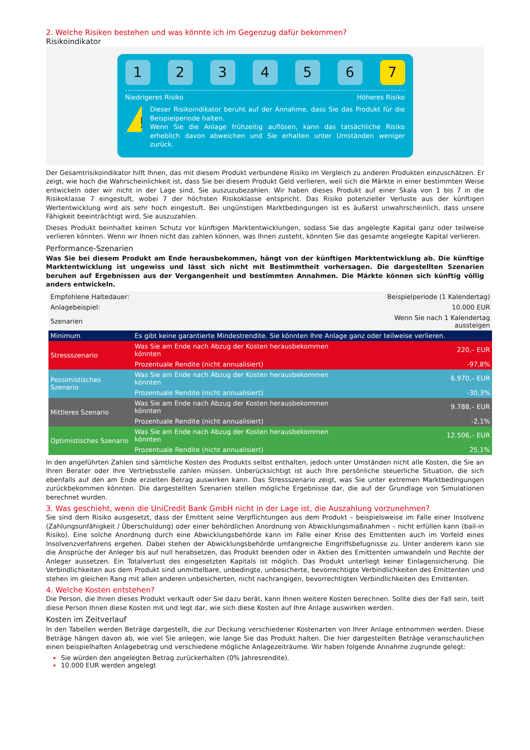2. Welche Risiken bestehen und was könnte ich im Gegenzug dafür bekommen?
Risikoindikator
1 2 3 4 5 6 7
Niedrigeres Risiko Höheres Risiko
!
Dieser Risikoindikator beruht auf der Annahme, dass Sie das Produkt für die Beispielperiode halten.
Wenn Sie die Anlage frühzeitig auflösen, kann das tatsächliche Risiko erheblich davon abweichen und Sie erhalten unter Umständen weniger zurück.
Der Gesamtrisikoindikator hilft Ihnen, das mit diesem Produkt verbundene Risiko im Vergleich zu anderen Produkten einzuschätzen. Er zeigt, wie hoch die Wahrscheinlichkeit ist, dass Sie bei diesem Produkt Geld verlieren, weil sich die Märkte in einer bestimmten Weise entwickeln oder wir nicht in der Lage sind, Sie auszuzubezahlen. Wir haben dieses Produkt auf einer Skala von 1 bis 7 in die Risikoklasse 7 eingestuft, wobei 7 der höchsten Risikoklasse entspricht. Das Risiko potenzieller Verluste aus der künftigen Wertentwicklung wird als sehr hoch eingestuft. Bei ungünstigen Marktbedingungen ist es äußerst unwahrscheinlich, dass unsere Fähigkeit beeinträchtigt wird, Sie auszuzahlen.
Dieses Produkt beinhaltet keinen Schutz vor künftigen Marktentwicklungen, sodass Sie das angelegte Kapital ganz oder teilweise verlieren könnten. Wenn wir Ihnen nicht das zahlen können, was Ihnen zusteht, könnten Sie das gesamte angelegte Kapital verlieren.
Performance-Szenarien
Was Sie bei diesem Produkt am Ende herausbekommen, hängt von der künftigen Marktentwicklung ab. Die künftige Marktentwicklung ist ungewiss und lässt sich nicht mit Bestimmtheit vorhersagen. Die dargestellten Szenarien beruhen auf Ergebnissen aus der Vergangenheit und bestimmten Annahmen. Die Märkte können sich künftig völlig anders entwickeln.
| Empfohlene Haltedauer: | | Beispielperiode (1 Kalendertag) |
| Anlagebeispiel: | | 10.000 EUR |
| Szenarien | | Wenn Sie nach 1 Kalendertag aussteigen |
| Minimum | Es gibt keine garantierte Mindestrendite. Sie könnten Ihre Anlage ganz oder teilweise verlieren. | |
| Stressszenario | Was Sie am Ende nach Abzug der Kosten herausbekommen könnten | 220,– EUR |
| | Prozentuale Rendite (nicht annualisiert) | -97,8% |
| Pessimistisches Szenario | Was Sie am Ende nach Abzug der Kosten herausbekommen könnten | 6.970,– EUR |
| | Prozentuale Rendite (nicht annualisiert) | -30,3% |
| Mittleres Szenario | Was Sie am Ende nach Abzug der Kosten herausbekommen könnten | 9.788,– EUR |
| | Prozentuale Rendite (nicht annualisiert) | -2,1% |
| Optimistisches Szenario | Was Sie am Ende nach Abzug der Kosten herausbekommen könnten | 12.506,– EUR |
| | Prozentuale Rendite (nicht annualisiert) | 25,1% |
In den angeführten Zahlen sind sämtliche Kosten des Produkts selbst enthalten, jedoch unter Umständen nicht alle Kosten, die Sie an Ihren Berater oder Ihre Vertriebsstelle zahlen müssen. Unberücksichtigt ist auch Ihre persönliche steuerliche Situation, die sich ebenfalls auf den am Ende erzielten Betrag auswirken kann. Das Stressszenario zeigt, was Sie unter extremen Marktbedingungen zurückbekommen könnten. Die dargestellten Szenarien stellen mögliche Ergebnisse dar, die auf der Grundlage von Simulationen berechnet wurden.
3. Was geschieht, wenn die UniCredit Bank GmbH nicht in der Lage ist, die Auszahlung vorzunehmen?
Sie sind dem Risiko ausgesetzt, dass der Emittent seine Verpflichtungen aus dem Produkt – beispielsweise im Falle einer Insolvenz (Zahlungsunfähigkeit / Überschuldung) oder einer behördlichen Anordnung von Abwicklungsmaßnahmen – nicht erfüllen kann (bail-in Risiko). Eine solche Anordnung durch eine Abwicklungsbehörde kann im Falle einer Krise des Emittenten auch im Vorfeld eines Insolvenzverfahrens ergehen. Dabei stehen der Abwicklungsbehörde umfangreiche Eingriffsbefugnisse zu. Unter anderem kann sie die Ansprüche der Anleger bis auf null herabsetzen, das Produkt beenden oder in Aktien des Emittenten umwandeln und Rechte der Anleger aussetzen. Ein Totalverlust des eingesetzten Kapitals ist möglich. Das Produkt unterliegt keiner Einlagensicherung. Die Verbindlichkeiten aus dem Produkt sind unmittelbare, unbedingte, unbesicherte, bevorrechtigte Verbindlichkeiten des Emittenten und stehen im gleichen Rang mit allen anderen unbesicherten, nicht nachrangigen, bevorrechtigten Verbindlichkeiten des Emittenten.
4. Welche Kosten entstehen?
Die Person, die Ihnen dieses Produkt verkauft oder Sie dazu berät, kann Ihnen weitere Kosten berechnen. Sollte dies der Fall sein, teilt diese Person Ihnen diese Kosten mit und legt dar, wie sich diese Kosten auf Ihre Anlage auswirken werden.
Kosten im Zeitverlauf
In den Tabellen werden Beträge dargestellt, die zur Deckung verschiedener Kostenarten von Ihrer Anlage entnommen werden. Diese Beträge hängen davon ab, wie viel Sie anlegen, wie lange Sie das Produkt halten. Die hier dargestellten Beträge veranschaulichen einen beispielhaften Anlagebetrag und verschiedene mögliche Anlagezeiträume. Wir haben folgende Annahme zugrunde gelegt:
Sie würden den angelegten Betrag zurückerhalten (0% Jahresrendite).
10.000 EUR werden angelegt